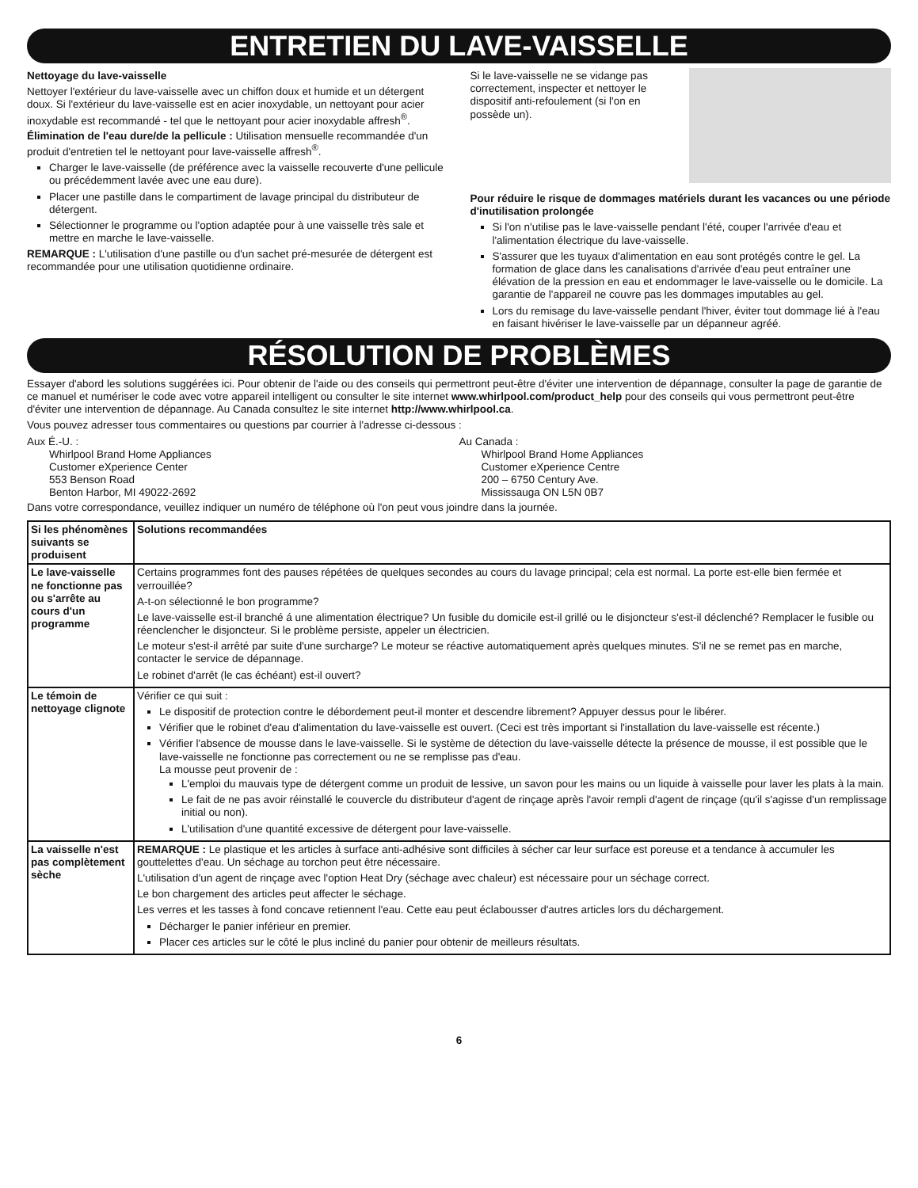ENTRETIEN DU LAVE-VAISSELLE
Nettoyage du lave-vaisselle
Nettoyer l'extérieur du lave-vaisselle avec un chiffon doux et humide et un détergent doux. Si l'extérieur du lave-vaisselle est en acier inoxydable, un nettoyant pour acier inoxydable est recommandé - tel que le nettoyant pour acier inoxydable affresh<sup>®</sup>.
Élimination de l'eau dure/de la pellicule : Utilisation mensuelle recommandée d'un produit d'entretien tel le nettoyant pour lave-vaisselle affresh<sup>®</sup>.
Charger le lave-vaisselle (de préférence avec la vaisselle recouverte d'une pellicule ou précédemment lavée avec une eau dure).
Placer une pastille dans le compartiment de lavage principal du distributeur de détergent.
Sélectionner le programme ou l'option adaptée pour à une vaisselle très sale et mettre en marche le lave-vaisselle.
REMARQUE : L'utilisation d'une pastille ou d'un sachet pré-mesurée de détergent est recommandée pour une utilisation quotidienne ordinaire.
Si le lave-vaisselle ne se vidange pas correctement, inspecter et nettoyer le dispositif anti-refoulement (si l'on en possède un).
Pour réduire le risque de dommages matériels durant les vacances ou une période d'inutilisation prolongée
Si l'on n'utilise pas le lave-vaisselle pendant l'été, couper l'arrivée d'eau et l'alimentation électrique du lave-vaisselle.
S'assurer que les tuyaux d'alimentation en eau sont protégés contre le gel. La formation de glace dans les canalisations d'arrivée d'eau peut entraîner une élévation de la pression en eau et endommager le lave-vaisselle ou le domicile. La garantie de l'appareil ne couvre pas les dommages imputables au gel.
Lors du remisage du lave-vaisselle pendant l'hiver, éviter tout dommage lié à l'eau en faisant hivériser le lave-vaisselle par un dépanneur agréé.
RÉSOLUTION DE PROBLÈMES
Essayer d'abord les solutions suggérées ici. Pour obtenir de l'aide ou des conseils qui permettront peut-être d'éviter une intervention de dépannage, consulter la page de garantie de ce manuel et numériser le code avec votre appareil intelligent ou consulter le site internet www.whirlpool.com/product_help pour des conseils qui vous permettront peut-être d'éviter une intervention de dépannage. Au Canada consultez le site internet http://www.whirlpool.ca.
Vous pouvez adresser tous commentaires ou questions par courrier à l'adresse ci-dessous :
Aux É.-U. :
Whirlpool Brand Home Appliances
Customer eXperience Center
553 Benson Road
Benton Harbor, MI 49022-2692
Au Canada :
Whirlpool Brand Home Appliances
Customer eXperience Centre
200 – 6750 Century Ave.
Mississauga ON L5N 0B7
Dans votre correspondance, veuillez indiquer un numéro de téléphone où l'on peut vous joindre dans la journée.
| Si les phénomènes suivants se produisent | Solutions recommandées |
| --- | --- |
| Le lave-vaisselle ne fonctionne pas ou s'arrête au cours d'un programme | Certains programmes font des pauses répétées de quelques secondes au cours du lavage principal; cela est normal. La porte est-elle bien fermée et verrouillée? A-t-on sélectionné le bon programme? Le lave-vaisselle est-il branché á une alimentation électrique? Un fusible du domicile est-il grillé ou le disjoncteur s'est-il déclenché? Remplacer le fusible ou réenclencher le disjoncteur. Si le problème persiste, appeler un électricien. Le moteur s'est-il arrêté par suite d'une surcharge? Le moteur se réactive automatiquement après quelques minutes. S'il ne se remet pas en marche, contacter le service de dépannage. Le robinet d'arrêt (le cas échéant) est-il ouvert? |
| Le témoin de nettoyage clignote | Vérifier ce qui suit : Le dispositif de protection contre le débordement peut-il monter et descendre librement? Appuyer dessus pour le libérer. Vérifier que le robinet d'eau d'alimentation du lave-vaisselle est ouvert. (Ceci est très important si l'installation du lave-vaisselle est récente.) Vérifier l'absence de mousse dans le lave-vaisselle. Si le système de détection du lave-vaisselle détecte la présence de mousse, il est possible que le lave-vaisselle ne fonctionne pas correctement ou ne se remplisse pas d'eau. La mousse peut provenir de : L'emploi du mauvais type de détergent comme un produit de lessive, un savon pour les mains ou un liquide à vaisselle pour laver les plats à la main. Le fait de ne pas avoir réinstallé le couvercle du distributeur d'agent de rinçage après l'avoir rempli d'agent de rinçage (qu'il s'agisse d'un remplissage initial ou non). L'utilisation d'une quantité excessive de détergent pour lave-vaisselle. |
| La vaisselle n'est pas complètement sèche | REMARQUE : Le plastique et les articles à surface anti-adhésive sont difficiles à sécher car leur surface est poreuse et a tendance à accumuler les gouttelettes d'eau. Un séchage au torchon peut être nécessaire. L'utilisation d'un agent de rinçage avec l'option Heat Dry (séchage avec chaleur) est nécessaire pour un séchage correct. Le bon chargement des articles peut affecter le séchage. Les verres et les tasses à fond concave retiennent l'eau. Cette eau peut éclabousser d'autres articles lors du déchargement. Décharger le panier inférieur en premier. Placer ces articles sur le côté le plus incliné du panier pour obtenir de meilleurs résultats. |
6